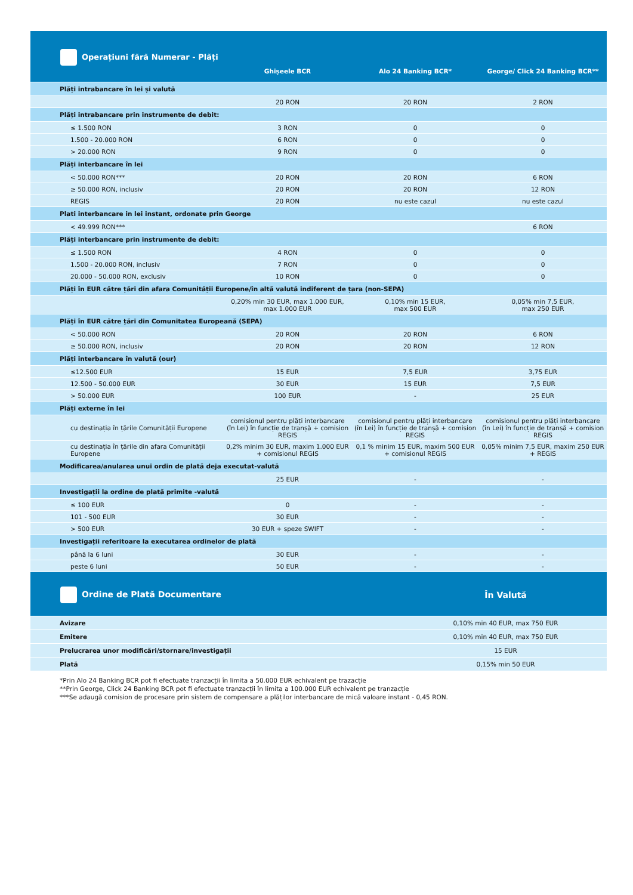| Operațiuni fără Numerar - Plăți | Ghișeele BCR | Alo 24 Banking BCR* | George/ Click 24 Banking BCR** |
| --- | --- | --- | --- |
| Plăți intrabancare în lei și valută | | | |
| | 20 RON | 20 RON | 2 RON |
| Plăți intrabancare prin instrumente de debit: | | | |
| ≤ 1.500 RON | 3 RON | 0 | 0 |
| 1.500 - 20.000 RON | 6 RON | 0 | 0 |
| > 20.000 RON | 9 RON | 0 | 0 |
| Plăți interbancare în lei | | | |
| < 50.000 RON*** | 20 RON | 20 RON | 6 RON |
| ≥ 50.000 RON, inclusiv | 20 RON | 20 RON | 12 RON |
| REGIS | 20 RON | nu este cazul | nu este cazul |
| Plati interbancare in lei instant, ordonate prin George | | | |
| < 49.999 RON*** | | | 6 RON |
| Plăți interbancare prin instrumente de debit: | | | |
| ≤ 1.500 RON | 4 RON | 0 | 0 |
| 1.500 - 20.000 RON, inclusiv | 7 RON | 0 | 0 |
| 20.000 - 50.000 RON, exclusiv | 10 RON | 0 | 0 |
| Plăți în EUR către țări din afara Comunității Europene/în altă valută indiferent de țara (non-SEPA) | | | |
| | 0,20% min 30 EUR, max 1.000 EUR, max 1.000 EUR | 0,10% min 15 EUR, max 500 EUR | 0,05% min 7,5 EUR, max 250 EUR |
| Plăți în EUR către țări din Comunitatea Europeană (SEPA) | | | |
| < 50.000 RON | 20 RON | 20 RON | 6 RON |
| ≥ 50.000 RON, inclusiv | 20 RON | 20 RON | 12 RON |
| Plăți interbancare în valută (our) | | | |
| ≤12.500 EUR | 15 EUR | 7,5 EUR | 3,75 EUR |
| 12.500 - 50.000 EUR | 30 EUR | 15 EUR | 7,5 EUR |
| > 50.000 EUR | 100 EUR | - | 25 EUR |
| Plăți externe în lei | | | |
| cu destinația în țările Comunității Europene | comisionul pentru plăți interbancare (în Lei) în funcție de tranșă + comision REGIS | comisionul pentru plăți interbancare (în Lei) în funcție de tranșă + comision REGIS | comisionul pentru plăți interbancare (în Lei) în funcție de tranșă + comision REGIS |
| cu destinația în țările din afara Comunității Europene | 0,2% minim 30 EUR, maxim 1.000 EUR + comisionul REGIS | 0,1 % minim 15 EUR, maxim 500 EUR + comisionul REGIS | 0,05% minim 7,5 EUR, maxim 250 EUR + REGIS |
| Modificarea/anularea unui ordin de plată deja executat-valută | | | |
| | 25 EUR | - | - |
| Investigații la ordine de plată primite -valută | | | |
| ≤ 100 EUR | 0 | - | - |
| 101 - 500 EUR | 30 EUR | - | - |
| > 500 EUR | 30 EUR + speze SWIFT | - | - |
| Investigații referitoare la executarea ordinelor de plată | | | |
| până la 6 luni | 30 EUR | - | - |
| peste 6 luni | 50 EUR | - | - |
| Ordine de Plată Documentare | În Valută |
| --- | --- |
| Avizare | 0,10% min 40 EUR, max 750 EUR |
| Emitere | 0,10% min 40 EUR, max 750 EUR |
| Prelucrarea unor modificări/stornare/investigații | 15 EUR |
| Plată | 0,15% min 50 EUR |
*Prin Alo 24 Banking BCR pot fi efectuate tranzacții în limita a 50.000 EUR echivalent pe trazacție
**Prin George, Click 24 Banking BCR pot fi efectuate tranzacții în limita a 100.000 EUR echivalent pe tranzacție
***Se adaugă comision de procesare prin sistem de compensare a plăților interbancare de mică valoare instant - 0,45 RON.